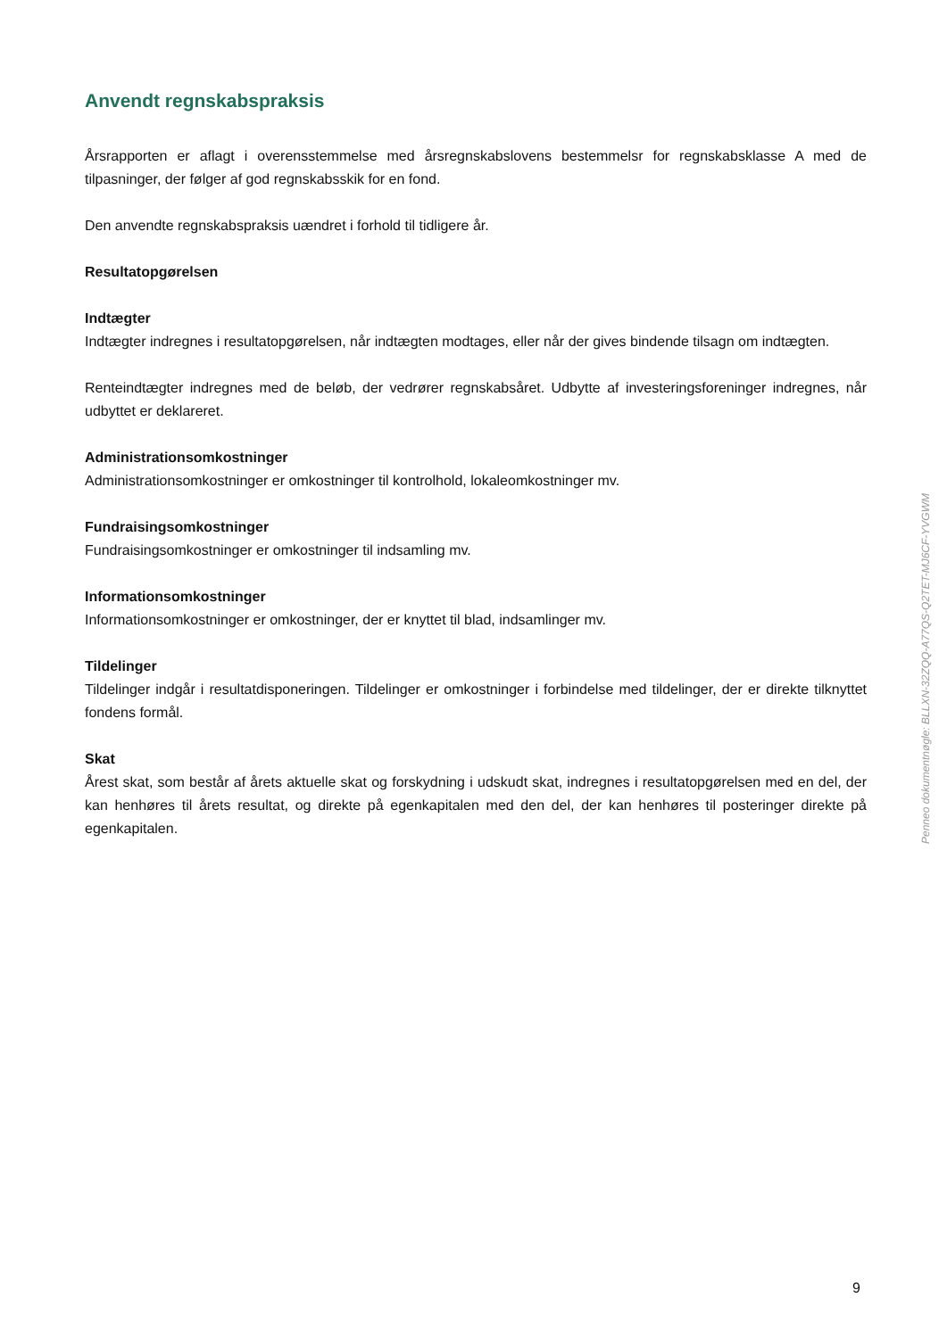Anvendt regnskabspraksis
Årsrapporten er aflagt i overensstemmelse med årsregnskabslovens bestemmelsr for regnskabsklasse A med de tilpasninger, der følger af god regnskabsskik for en fond.
Den anvendte regnskabspraksis uændret i forhold til tidligere år.
Resultatopgørelsen
Indtægter
Indtægter indregnes i resultatopgørelsen, når indtægten modtages, eller når der gives bindende tilsagn om indtægten.
Renteindtægter indregnes med de beløb, der vedrører regnskabsåret. Udbytte af investeringsforeninger indregnes, når udbyttet er deklareret.
Administrationsomkostninger
Administrationsomkostninger er omkostninger til kontrolhold, lokaleomkostninger mv.
Fundraisingsomkostninger
Fundraisingsomkostninger er omkostninger til indsamling mv.
Informationsomkostninger
Informationsomkostninger er omkostninger, der er knyttet til blad, indsamlinger mv.
Tildelinger
Tildelinger indgår i resultatdisponeringen. Tildelinger er omkostninger i forbindelse med tildelinger, der er direkte tilknyttet fondens formål.
Skat
Årest skat, som består af årets aktuelle skat og forskydning i udskudt skat, indregnes i resultatopgørelsen med en del, der kan henhøres til årets resultat, og direkte på egenkapitalen med den del, der kan henhøres til posteringer direkte på egenkapitalen.
Penneo dokumentnøgle: BLLXN-32ZQQ-A77QS-Q2TET-MJ6CF-YVGWM
9